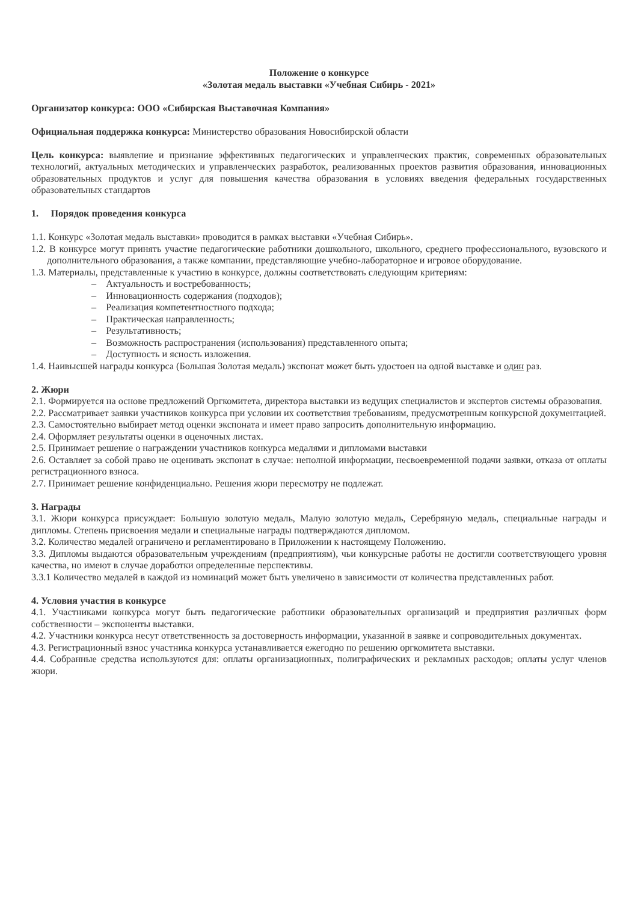Положение о конкурсе
«Золотая медаль выставки «Учебная Сибирь - 2021»
Организатор конкурса: ООО «Сибирская Выставочная Компания»
Официальная поддержка конкурса: Министерство образования Новосибирской области
Цель конкурса: выявление и признание эффективных педагогических и управленческих практик, современных образовательных технологий, актуальных методических и управленческих разработок, реализованных проектов развития образования, инновационных образовательных продуктов и услуг для повышения качества образования в условиях введения федеральных государственных образовательных стандартов
1. Порядок проведения конкурса
1.1. Конкурс «Золотая медаль выставки» проводится в рамках выставки «Учебная Сибирь».
1.2. В конкурсе могут принять участие педагогические работники дошкольного, школьного, среднего профессионального, вузовского и дополнительного образования, а также компании, представляющие учебно-лабораторное и игровое оборудование.
1.3. Материалы, представленные к участию в конкурсе, должны соответствовать следующим критериям:
– Актуальность и востребованность;
– Инновационность содержания (подходов);
– Реализация компетентностного подхода;
– Практическая направленность;
– Результативность;
– Возможность распространения (использования) представленного опыта;
– Доступность и ясность изложения.
1.4. Наивысшей награды конкурса (Большая Золотая медаль) экспонат может быть удостоен на одной выставке и один раз.
2. Жюри
2.1. Формируется на основе предложений Оргкомитета, директора выставки из ведущих специалистов и экспертов системы образования.
2.2. Рассматривает заявки участников конкурса при условии их соответствия требованиям, предусмотренным конкурсной документацией.
2.3. Самостоятельно выбирает метод оценки экспоната и имеет право запросить дополнительную информацию.
2.4. Оформляет результаты оценки в оценочных листах.
2.5. Принимает решение о награждении участников конкурса медалями и дипломами выставки
2.6. Оставляет за собой право не оценивать экспонат в случае: неполной информации, несвоевременной подачи заявки, отказа от оплаты регистрационного взноса.
2.7. Принимает решение конфиденциально. Решения жюри пересмотру не подлежат.
3. Награды
3.1. Жюри конкурса присуждает: Большую золотую медаль, Малую золотую медаль, Серебряную медаль, специальные награды и дипломы. Степень присвоения медали и специальные награды подтверждаются дипломом.
3.2. Количество медалей ограничено и регламентировано в Приложении к настоящему Положению.
3.3. Дипломы выдаются образовательным учреждениям (предприятиям), чьи конкурсные работы не достигли соответствующего уровня качества, но имеют в случае доработки определенные перспективы.
3.3.1 Количество медалей в каждой из номинаций может быть увеличено в зависимости от количества представленных работ.
4. Условия участия в конкурсе
4.1. Участниками конкурса могут быть педагогические работники образовательных организаций и предприятия различных форм собственности – экспоненты выставки.
4.2. Участники конкурса несут ответственность за достоверность информации, указанной в заявке и сопроводительных документах.
4.3. Регистрационный взнос участника конкурса устанавливается ежегодно по решению оргкомитета выставки.
4.4. Собранные средства используются для: оплаты организационных, полиграфических и рекламных расходов; оплаты услуг членов жюри.